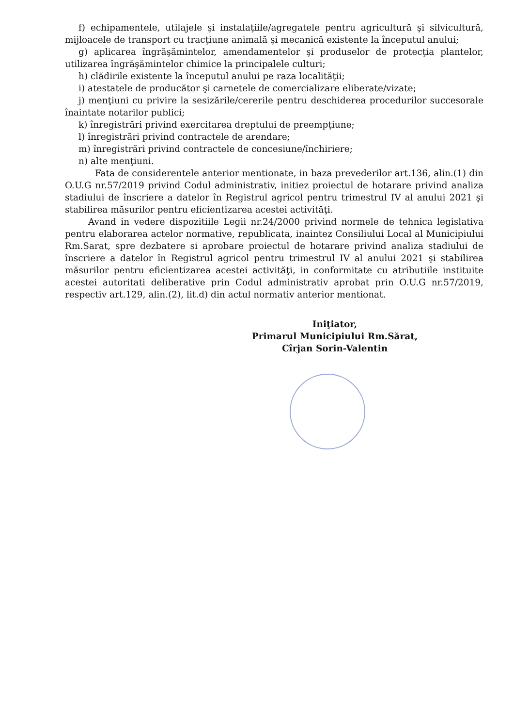f) echipamentele, utilajele şi instalaţiile/agregatele pentru agricultură şi silvicultură, mijloacele de transport cu tracţiune animală şi mecanică existente la începutul anului;
g) aplicarea îngrăşămintelor, amendamentelor şi produselor de protecţia plantelor, utilizarea îngrăşămintelor chimice la principalele culturi;
h) clădirile existente la începutul anului pe raza localităţii;
i) atestatele de producător şi carnetele de comercializare eliberate/vizate;
j) menţiuni cu privire la sesizările/cererile pentru deschiderea procedurilor succesorale înaintate notarilor publici;
k) înregistrări privind exercitarea dreptului de preempţiune;
l) înregistrări privind contractele de arendare;
m) înregistrări privind contractele de concesiune/închiriere;
n) alte menţiuni.
Fata de considerentele anterior mentionate, in baza prevederilor art.136, alin.(1) din O.U.G nr.57/2019 privind Codul administrativ, initiez proiectul de hotarare privind analiza stadiului de înscriere a datelor în Registrul agricol pentru trimestrul IV al anului 2021 şi stabilirea măsurilor pentru eficientizarea acestei activităţi.
Avand in vedere dispozitiile Legii nr.24/2000 privind normele de tehnica legislativa pentru elaborarea actelor normative, republicata, inaintez Consiliului Local al Municipiului Rm.Sarat, spre dezbatere si aprobare proiectul de hotarare privind analiza stadiului de înscriere a datelor în Registrul agricol pentru trimestrul IV al anului 2021 şi stabilirea măsurilor pentru eficientizarea acestei activităţi, in conformitate cu atributiile instituite acestei autoritati deliberative prin Codul administrativ aprobat prin O.U.G nr.57/2019, respectiv art.129, alin.(2), lit.d) din actul normativ anterior mentionat.
Iniţiator,
Primarul Municipiului Rm.Sărat,
Cîrjan Sorin-Valentin